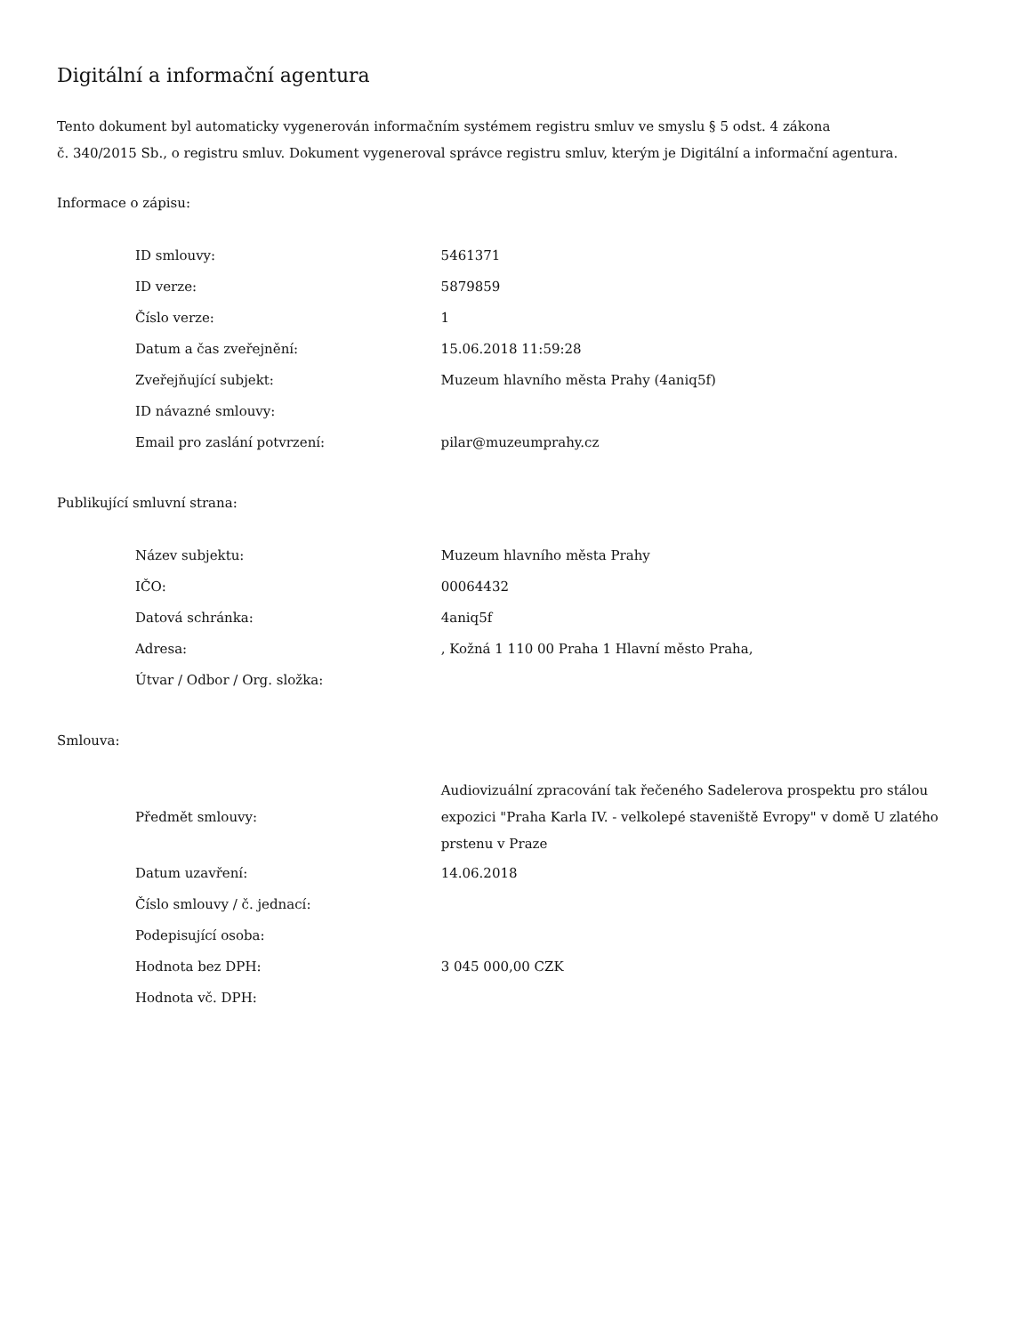Digitální a informační agentura
Tento dokument byl automaticky vygenerován informačním systémem registru smluv ve smyslu § 5 odst. 4 zákona
č. 340/2015 Sb., o registru smluv. Dokument vygeneroval správce registru smluv, kterým je Digitální a informační agentura.
Informace o zápisu:
| ID smlouvy: | 5461371 |
| ID verze: | 5879859 |
| Číslo verze: | 1 |
| Datum a čas zveřejnění: | 15.06.2018 11:59:28 |
| Zveřejňující subjekt: | Muzeum hlavního města Prahy (4aniq5f) |
| ID návazné smlouvy: | |
| Email pro zaslání potvrzení: | pilar@muzeumprahy.cz |
Publikující smluvní strana:
| Název subjektu: | Muzeum hlavního města Prahy |
| IČO: | 00064432 |
| Datová schránka: | 4aniq5f |
| Adresa: | , Kožná 1 110 00 Praha 1 Hlavní město Praha, |
| Útvar / Odbor / Org. složka: | |
Smlouva:
| Předmět smlouvy: | Audiovizuální zpracování tak řečeného Sadelerova prospektu pro stálou expozici "Praha Karla IV. - velkolepé staveniště Evropy" v domě U zlatého prstenu v Praze |
| Datum uzavření: | 14.06.2018 |
| Číslo smlouvy / č. jednací: | |
| Podepisující osoba: | |
| Hodnota bez DPH: | 3 045 000,00 CZK |
| Hodnota vč. DPH: | |